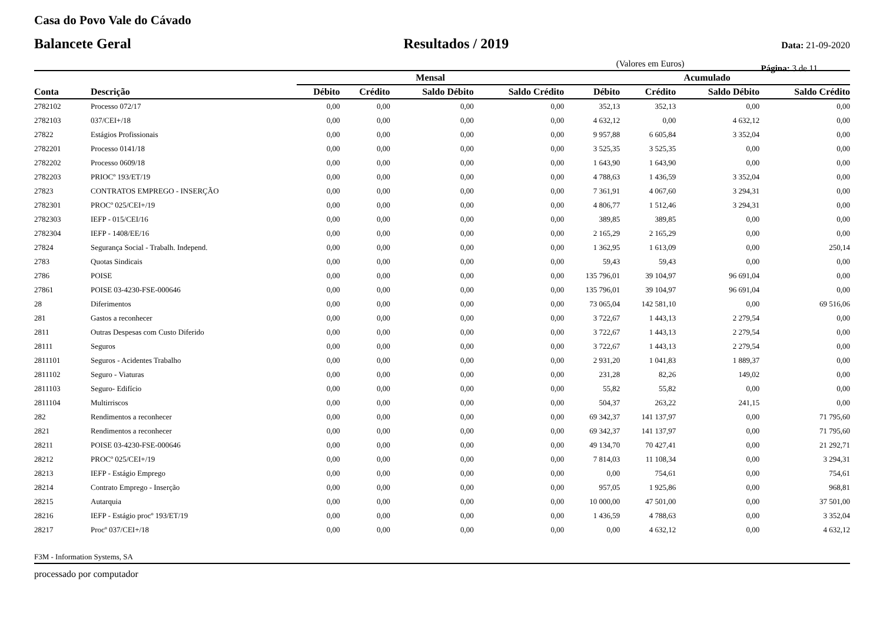Casa do Povo Vale do Cávado
Balancete Geral Resultados / 2019 Data: 21-09-2020
(Valores em Euros) Página: 3 de 11
| | | Mensal | | | | Acumulado | | | |
| --- | --- | --- | --- | --- | --- | --- | --- | --- | --- |
| Conta | Descrição | Débito | Crédito | Saldo Débito | Saldo Crédito | Débito | Crédito | Saldo Débito | Saldo Crédito |
| 2782102 | Processo 072/17 | 0,00 | 0,00 | 0,00 | 0,00 | 352,13 | 352,13 | 0,00 | 0,00 |
| 2782103 | 037/CEI+/18 | 0,00 | 0,00 | 0,00 | 0,00 | 4 632,12 | 0,00 | 4 632,12 | 0,00 |
| 27822 | Estágios Profissionais | 0,00 | 0,00 | 0,00 | 0,00 | 9 957,88 | 6 605,84 | 3 352,04 | 0,00 |
| 2782201 | Processo 0141/18 | 0,00 | 0,00 | 0,00 | 0,00 | 3 525,35 | 3 525,35 | 0,00 | 0,00 |
| 2782202 | Processo 0609/18 | 0,00 | 0,00 | 0,00 | 0,00 | 1 643,90 | 1 643,90 | 0,00 | 0,00 |
| 2782203 | PRIOCº 193/ET/19 | 0,00 | 0,00 | 0,00 | 0,00 | 4 788,63 | 1 436,59 | 3 352,04 | 0,00 |
| 27823 | CONTRATOS EMPREGO - INSERÇÃO | 0,00 | 0,00 | 0,00 | 0,00 | 7 361,91 | 4 067,60 | 3 294,31 | 0,00 |
| 2782301 | PROCº 025/CEI+/19 | 0,00 | 0,00 | 0,00 | 0,00 | 4 806,77 | 1 512,46 | 3 294,31 | 0,00 |
| 2782303 | IEFP - 015/CEI/16 | 0,00 | 0,00 | 0,00 | 0,00 | 389,85 | 389,85 | 0,00 | 0,00 |
| 2782304 | IEFP - 1408/EE/16 | 0,00 | 0,00 | 0,00 | 0,00 | 2 165,29 | 2 165,29 | 0,00 | 0,00 |
| 27824 | Segurança Social - Trabalh. Independ. | 0,00 | 0,00 | 0,00 | 0,00 | 1 362,95 | 1 613,09 | 0,00 | 250,14 |
| 2783 | Quotas Sindicais | 0,00 | 0,00 | 0,00 | 0,00 | 59,43 | 59,43 | 0,00 | 0,00 |
| 2786 | POISE | 0,00 | 0,00 | 0,00 | 0,00 | 135 796,01 | 39 104,97 | 96 691,04 | 0,00 |
| 27861 | POISE 03-4230-FSE-000646 | 0,00 | 0,00 | 0,00 | 0,00 | 135 796,01 | 39 104,97 | 96 691,04 | 0,00 |
| 28 | Diferimentos | 0,00 | 0,00 | 0,00 | 0,00 | 73 065,04 | 142 581,10 | 0,00 | 69 516,06 |
| 281 | Gastos a reconhecer | 0,00 | 0,00 | 0,00 | 0,00 | 3 722,67 | 1 443,13 | 2 279,54 | 0,00 |
| 2811 | Outras Despesas com Custo Diferido | 0,00 | 0,00 | 0,00 | 0,00 | 3 722,67 | 1 443,13 | 2 279,54 | 0,00 |
| 28111 | Seguros | 0,00 | 0,00 | 0,00 | 0,00 | 3 722,67 | 1 443,13 | 2 279,54 | 0,00 |
| 2811101 | Seguros - Acidentes Trabalho | 0,00 | 0,00 | 0,00 | 0,00 | 2 931,20 | 1 041,83 | 1 889,37 | 0,00 |
| 2811102 | Seguro - Viaturas | 0,00 | 0,00 | 0,00 | 0,00 | 231,28 | 82,26 | 149,02 | 0,00 |
| 2811103 | Seguro- Edifício | 0,00 | 0,00 | 0,00 | 0,00 | 55,82 | 55,82 | 0,00 | 0,00 |
| 2811104 | Multirriscos | 0,00 | 0,00 | 0,00 | 0,00 | 504,37 | 263,22 | 241,15 | 0,00 |
| 282 | Rendimentos a reconhecer | 0,00 | 0,00 | 0,00 | 0,00 | 69 342,37 | 141 137,97 | 0,00 | 71 795,60 |
| 2821 | Rendimentos a reconhecer | 0,00 | 0,00 | 0,00 | 0,00 | 69 342,37 | 141 137,97 | 0,00 | 71 795,60 |
| 28211 | POISE 03-4230-FSE-000646 | 0,00 | 0,00 | 0,00 | 0,00 | 49 134,70 | 70 427,41 | 0,00 | 21 292,71 |
| 28212 | PROCº 025/CEI+/19 | 0,00 | 0,00 | 0,00 | 0,00 | 7 814,03 | 11 108,34 | 0,00 | 3 294,31 |
| 28213 | IEFP - Estágio Emprego | 0,00 | 0,00 | 0,00 | 0,00 | 0,00 | 754,61 | 0,00 | 754,61 |
| 28214 | Contrato Emprego - Inserção | 0,00 | 0,00 | 0,00 | 0,00 | 957,05 | 1 925,86 | 0,00 | 968,81 |
| 28215 | Autarquia | 0,00 | 0,00 | 0,00 | 0,00 | 10 000,00 | 47 501,00 | 0,00 | 37 501,00 |
| 28216 | IEFP - Estágio procº 193/ET/19 | 0,00 | 0,00 | 0,00 | 0,00 | 1 436,59 | 4 788,63 | 0,00 | 3 352,04 |
| 28217 | Procº 037/CEI+/18 | 0,00 | 0,00 | 0,00 | 0,00 | 0,00 | 4 632,12 | 0,00 | 4 632,12 |
F3M - Information Systems, SA
processado por computador